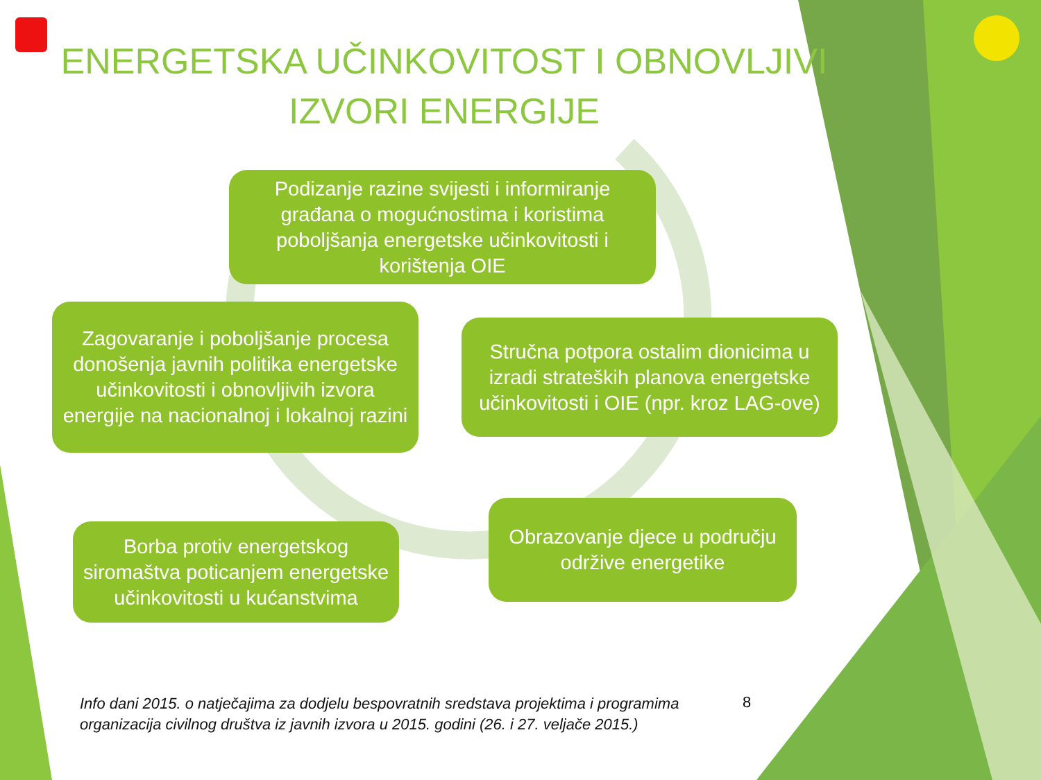ENERGETSKA UČINKOVITOST I OBNOVLJIVI IZVORI ENERGIJE
Podizanje razine svijesti i informiranje građana o mogućnostima i koristima poboljšanja energetske učinkovitosti i korištenja OIE
Stručna potpora ostalim dionicima u izradi strateških planova energetske učinkovitosti i OIE (npr. kroz LAG-ove)
Obrazovanje djece u području održive energetike
Borba protiv energetskog siromaštva poticanjem energetske učinkovitosti u kućanstvima
Zagovaranje i poboljšanje procesa donošenja javnih politika energetske učinkovitosti i obnovljivih izvora energije na nacionalnoj i lokalnoj razini
Info dani 2015. o natječajima za dodjelu bespovratnih sredstava projektima i programima organizacija civilnog društva iz javnih izvora u 2015. godini (26. i 27. veljače 2015.)
8